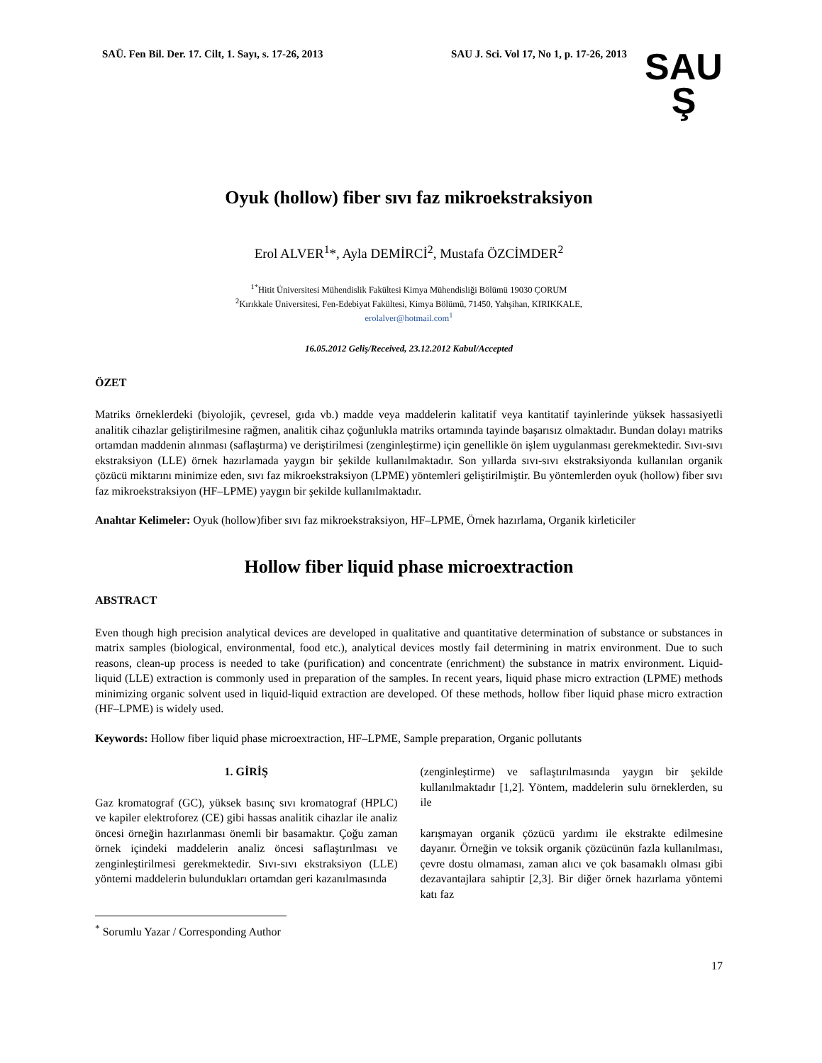SAÜ. Fen Bil. Der. 17. Cilt, 1. Sayı, s. 17-26, 2013 SAU J. Sci. Vol 17, No 1, p. 17-26, 2013
SAU
Ş
Oyuk (hollow) fiber sıvı faz mikroekstraksiyon
Erol ALVER<sup>1</sup>*, Ayla DEMİRCİ<sup>2</sup>, Mustafa ÖZCİMDER<sup>2</sup>
<sup>1*</sup>Hitit Üniversitesi Mühendislik Fakültesi Kimya Mühendisliği Bölümü 19030 ÇORUM
<sup>2</sup> Kırıkkale Üniversitesi, Fen-Edebiyat Fakültesi, Kimya Bölümü, 71450, Yahşihan, KIRIKKALE,
erolalver@hotmail.com<sup>1</sup>
16.05.2012 Geliş/Received, 23.12.2012 Kabul/Accepted
ÖZET
Matriks örneklerdeki (biyolojik, çevresel, gıda vb.) madde veya maddelerin kalitatif veya kantitatif tayinlerinde yüksek hassasiyetli analitik cihazlar geliştirilmesine rağmen, analitik cihaz çoğunlukla matriks ortamında tayinde başarısız olmaktadır. Bundan dolayı matriks ortamdan maddenin alınması (saflaştırma) ve deriştirilmesi (zenginleştirme) için genellikle ön işlem uygulanması gerekmektedir. Sıvı-sıvı ekstraksiyon (LLE) örnek hazırlamada yaygın bir şekilde kullanılmaktadır. Son yıllarda sıvı-sıvı ekstraksiyonda kullanılan organik çözücü miktarını minimize eden, sıvı faz mikroekstraksiyon (LPME) yöntemleri geliştirilmiştir. Bu yöntemlerden oyuk (hollow) fiber sıvı faz mikroekstraksiyon (HF–LPME) yaygın bir şekilde kullanılmaktadır.
Anahtar Kelimeler: Oyuk (hollow)fiber sıvı faz mikroekstraksiyon, HF–LPME, Örnek hazırlama, Organik kirleticiler
Hollow fiber liquid phase microextraction
ABSTRACT
Even though high precision analytical devices are developed in qualitative and quantitative determination of substance or substances in matrix samples (biological, environmental, food etc.), analytical devices mostly fail determining in matrix environment. Due to such reasons, clean-up process is needed to take (purification) and concentrate (enrichment) the substance in matrix environment. Liquid-liquid (LLE) extraction is commonly used in preparation of the samples. In recent years, liquid phase micro extraction (LPME) methods minimizing organic solvent used in liquid-liquid extraction are developed. Of these methods, hollow fiber liquid phase micro extraction (HF–LPME) is widely used.
Keywords: Hollow fiber liquid phase microextraction, HF–LPME, Sample preparation, Organic pollutants
1. GİRİŞ
Gaz kromatograf (GC), yüksek basınç sıvı kromatograf (HPLC) ve kapiler elektroforez (CE) gibi hassas analitik cihazlar ile analiz öncesi örneğin hazırlanması önemli bir basamaktır. Çoğu zaman örnek içindeki maddelerin analiz öncesi saflaştırılması ve zenginleştirilmesi gerekmektedir. Sıvı-sıvı ekstraksiyon (LLE) yöntemi maddelerin bulundukları ortamdan geri kazanılmasında
(zenginleştirme) ve saflaştırılmasında yaygın bir şekilde kullanılmaktadır [1,2]. Yöntem, maddelerin sulu örneklerden, su ile
karışmayan organik çözücü yardımı ile ekstrakte edilmesine dayanır. Örneğin ve toksik organik çözücünün fazla kullanılması, çevre dostu olmaması, zaman alıcı ve çok basamaklı olması gibi dezavantajlara sahiptir [2,3]. Bir diğer örnek hazırlama yöntemi katı faz
<sup>*</sup> Sorumlu Yazar / Corresponding Author
17